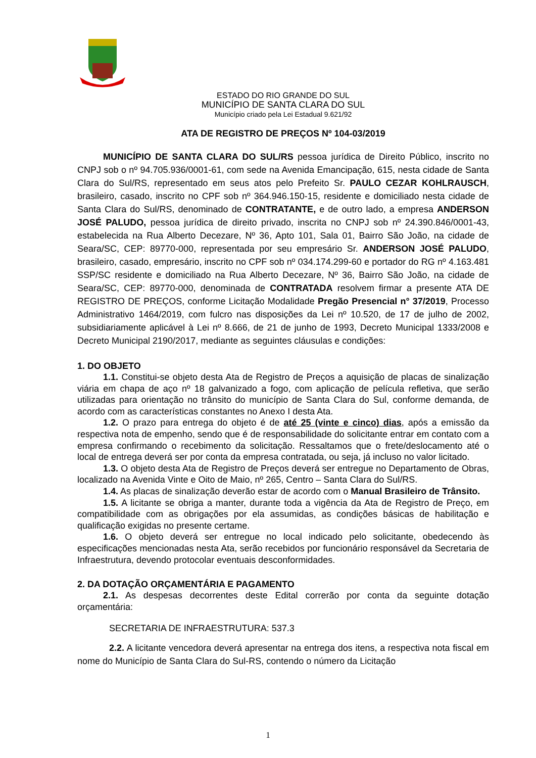ESTADO DO RIO GRANDE DO SUL
MUNICÍPIO DE SANTA CLARA DO SUL
Município criado pela Lei Estadual 9.621/92
ATA DE REGISTRO DE PREÇOS Nº 104-03/2019
MUNICÍPIO DE SANTA CLARA DO SUL/RS pessoa jurídica de Direito Público, inscrito no CNPJ sob o nº 94.705.936/0001-61, com sede na Avenida Emancipação, 615, nesta cidade de Santa Clara do Sul/RS, representado em seus atos pelo Prefeito Sr. PAULO CEZAR KOHLRAUSCH, brasileiro, casado, inscrito no CPF sob nº 364.946.150-15, residente e domiciliado nesta cidade de Santa Clara do Sul/RS, denominado de CONTRATANTE, e de outro lado, a empresa ANDERSON JOSÉ PALUDO, pessoa jurídica de direito privado, inscrita no CNPJ sob nº 24.390.846/0001-43, estabelecida na Rua Alberto Decezare, Nº 36, Apto 101, Sala 01, Bairro São João, na cidade de Seara/SC, CEP: 89770-000, representada por seu empresário Sr. ANDERSON JOSÉ PALUDO, brasileiro, casado, empresário, inscrito no CPF sob nº 034.174.299-60 e portador do RG nº 4.163.481 SSP/SC residente e domiciliado na Rua Alberto Decezare, Nº 36, Bairro São João, na cidade de Seara/SC, CEP: 89770-000, denominada de CONTRATADA resolvem firmar a presente ATA DE REGISTRO DE PREÇOS, conforme Licitação Modalidade Pregão Presencial n° 37/2019, Processo Administrativo 1464/2019, com fulcro nas disposições da Lei nº 10.520, de 17 de julho de 2002, subsidiariamente aplicável à Lei nº 8.666, de 21 de junho de 1993, Decreto Municipal 1333/2008 e Decreto Municipal 2190/2017, mediante as seguintes cláusulas e condições:
1. DO OBJETO
1.1. Constitui-se objeto desta Ata de Registro de Preços a aquisição de placas de sinalização viária em chapa de aço nº 18 galvanizado a fogo, com aplicação de película refletiva, que serão utilizadas para orientação no trânsito do município de Santa Clara do Sul, conforme demanda, de acordo com as características constantes no Anexo I desta Ata.
1.2. O prazo para entrega do objeto é de até 25 (vinte e cinco) dias, após a emissão da respectiva nota de empenho, sendo que é de responsabilidade do solicitante entrar em contato com a empresa confirmando o recebimento da solicitação. Ressaltamos que o frete/deslocamento até o local de entrega deverá ser por conta da empresa contratada, ou seja, já incluso no valor licitado.
1.3. O objeto desta Ata de Registro de Preços deverá ser entregue no Departamento de Obras, localizado na Avenida Vinte e Oito de Maio, nº 265, Centro – Santa Clara do Sul/RS.
1.4. As placas de sinalização deverão estar de acordo com o Manual Brasileiro de Trânsito.
1.5. A licitante se obriga a manter, durante toda a vigência da Ata de Registro de Preço, em compatibilidade com as obrigações por ela assumidas, as condições básicas de habilitação e qualificação exigidas no presente certame.
1.6. O objeto deverá ser entregue no local indicado pelo solicitante, obedecendo às especificações mencionadas nesta Ata, serão recebidos por funcionário responsável da Secretaria de Infraestrutura, devendo protocolar eventuais desconformidades.
2. DA DOTAÇÃO ORÇAMENTÁRIA E PAGAMENTO
2.1. As despesas decorrentes deste Edital correrão por conta da seguinte dotação orçamentária:
SECRETARIA DE INFRAESTRUTURA: 537.3
2.2. A licitante vencedora deverá apresentar na entrega dos itens, a respectiva nota fiscal em nome do Município de Santa Clara do Sul-RS, contendo o número da Licitação
1